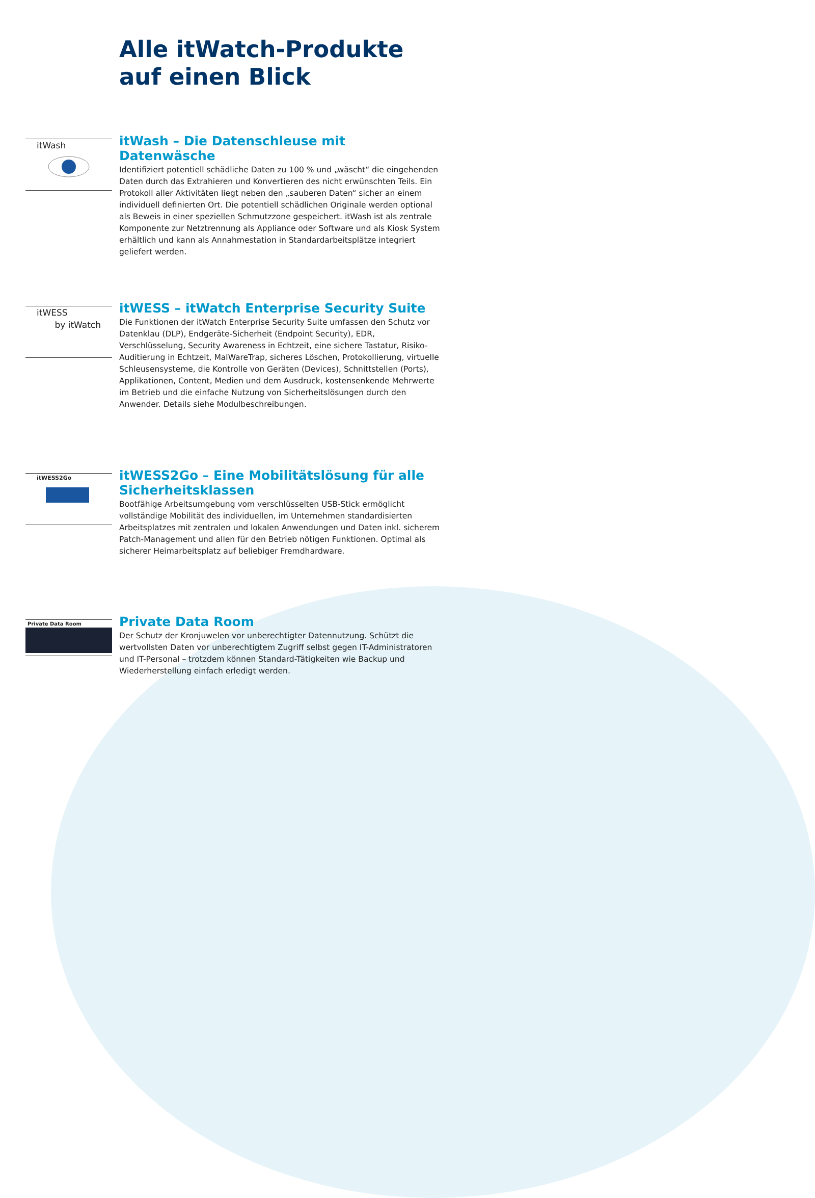Alle itWatch-Produkte
auf einen Blick
itWash
itWash – Die Datenschleuse mit Datenwäsche
Identifiziert potentiell schädliche Daten zu 100 % und „wäscht“ die eingehenden Daten durch das Extrahieren und Konvertieren des nicht erwünschten Teils. Ein Protokoll aller Aktivitäten liegt neben den „sauberen Daten“ sicher an einem individuell definierten Ort. Die potentiell schädlichen Originale werden optional als Beweis in einer speziellen Schmutzzone gespeichert. itWash ist als zentrale Komponente zur Netztrennung als Appliance oder Software und als Kiosk System erhältlich und kann als Annahmestation in Standardarbeitsplätze integriert geliefert werden.
itWESS
by itWatch
itWESS – itWatch Enterprise Security Suite
Die Funktionen der itWatch Enterprise Security Suite umfassen den Schutz vor Datenklau (DLP), Endgeräte-Sicherheit (Endpoint Security), EDR, Verschlüsselung, Security Awareness in Echtzeit, eine sichere Tastatur, Risiko-Auditierung in Echtzeit, MalWareTrap, sicheres Löschen, Protokollierung, virtuelle Schleusensysteme, die Kontrolle von Geräten (Devices), Schnittstellen (Ports), Applikationen, Content, Medien und dem Ausdruck, kostensenkende Mehrwerte im Betrieb und die einfache Nutzung von Sicherheitslösungen durch den Anwender. Details siehe Modulbeschreibungen.
itWESS2Go
itWESS2Go – Eine Mobilitätslösung für alle Sicherheitsklassen
Bootfähige Arbeitsumgebung vom verschlüsselten USB-Stick ermöglicht vollständige Mobilität des individuellen, im Unternehmen standardisierten Arbeitsplatzes mit zentralen und lokalen Anwendungen und Daten inkl. sicherem Patch-Management und allen für den Betrieb nötigen Funktionen. Optimal als sicherer Heimarbeitsplatz auf beliebiger Fremdhardware.
Private Data Room
Private Data Room
Der Schutz der Kronjuwelen vor unberechtigter Datennutzung. Schützt die wertvollsten Daten vor unberechtigtem Zugriff selbst gegen IT-Administratoren und IT-Personal – trotzdem können Standard-Tätigkeiten wie Backup und Wiederherstellung einfach erledigt werden.